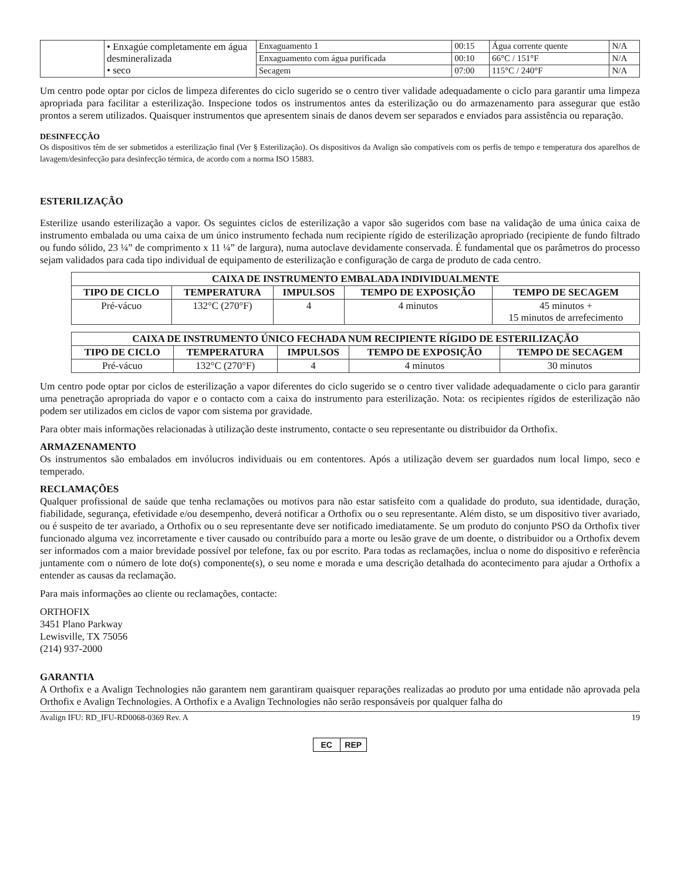| | • Enxagúe completamente em água desmineralizada • seco | Enxaguamento 1 | 00:15 | Água corrente quente | N/A |
| | | Enxaguamento com água purificada | 00:10 | 66°C / 151°F | N/A |
| | | Secagem | 07:00 | 115°C / 240°F | N/A |
Um centro pode optar por ciclos de limpeza diferentes do ciclo sugerido se o centro tiver validade adequadamente o ciclo para garantir uma limpeza apropriada para facilitar a esterilização. Inspecione todos os instrumentos antes da esterilização ou do armazenamento para assegurar que estão prontos a serem utilizados. Quaisquer instrumentos que apresentem sinais de danos devem ser separados e enviados para assistência ou reparação.
DESINFECÇÃO
Os dispositivos têm de ser submetidos a esterilização final (Ver § Esterilização). Os dispositivos da Avalign são compatíveis com os perfis de tempo e temperatura dos aparelhos de lavagem/desinfecção para desinfecção térmica, de acordo com a norma ISO 15883.
ESTERILIZAÇÃO
Esterilize usando esterilização a vapor. Os seguintes ciclos de esterilização a vapor são sugeridos com base na validação de uma única caixa de instrumento embalada ou uma caixa de um único instrumento fechada num recipiente rígido de esterilização apropriado (recipiente de fundo filtrado ou fundo sólido, 23 ¼” de comprimento x 11 ¼” de largura), numa autoclave devidamente conservada. É fundamental que os parâmetros do processo sejam validados para cada tipo individual de equipamento de esterilização e configuração de carga de produto de cada centro.
| CAIXA DE INSTRUMENTO EMBALADA INDIVIDUALMENTE | | | | |
| --- | --- | --- | --- | --- |
| TIPO DE CICLO | TEMPERATURA | IMPULSOS | TEMPO DE EXPOSIÇÃO | TEMPO DE SECAGEM |
| Pré-vácuo | 132°C (270°F) | 4 | 4 minutos | 45 minutos + 15 minutos de arrefecimento |
| CAIXA DE INSTRUMENTO ÚNICO FECHADA NUM RECIPIENTE RÍGIDO DE ESTERILIZAÇÃO | | | | |
| --- | --- | --- | --- | --- |
| TIPO DE CICLO | TEMPERATURA | IMPULSOS | TEMPO DE EXPOSIÇÃO | TEMPO DE SECAGEM |
| Pré-vácuo | 132°C (270°F) | 4 | 4 minutos | 30 minutos |
Um centro pode optar por ciclos de esterilização a vapor diferentes do ciclo sugerido se o centro tiver validade adequadamente o ciclo para garantir uma penetração apropriada do vapor e o contacto com a caixa do instrumento para esterilização. Nota: os recipientes rígidos de esterilização não podem ser utilizados em ciclos de vapor com sistema por gravidade.
Para obter mais informações relacionadas à utilização deste instrumento, contacte o seu representante ou distribuidor da Orthofix.
ARMAZENAMENTO
Os instrumentos são embalados em invólucros individuais ou em contentores. Após a utilização devem ser guardados num local limpo, seco e temperado.
RECLAMAÇÕES
Qualquer profissional de saúde que tenha reclamações ou motivos para não estar satisfeito com a qualidade do produto, sua identidade, duração, fiabilidade, segurança, efetividade e/ou desempenho, deverá notificar a Orthofix ou o seu representante. Além disto, se um dispositivo tiver avariado, ou é suspeito de ter avariado, a Orthofix ou o seu representante deve ser notificado imediatamente. Se um produto do conjunto PSO da Orthofix tiver funcionado alguma vez incorretamente e tiver causado ou contribuído para a morte ou lesão grave de um doente, o distribuidor ou a Orthofix devem ser informados com a maior brevidade possível por telefone, fax ou por escrito. Para todas as reclamações, inclua o nome do dispositivo e referência juntamente com o número de lote do(s) componente(s), o seu nome e morada e uma descrição detalhada do acontecimento para ajudar a Orthofix a entender as causas da reclamação.
Para mais informações ao cliente ou reclamações, contacte:
ORTHOFIX
3451 Plano Parkway
Lewisville, TX 75056
(214) 937-2000
GARANTIA
A Orthofix e a Avalign Technologies não garantem nem garantiram quaisquer reparações realizadas ao produto por uma entidade não aprovada pela Orthofix e Avalign Technologies. A Orthofix e a Avalign Technologies não serão responsáveis por qualquer falha do
Avalign IFU: RD_IFU-RD0068-0369 Rev. A 19
EC REP